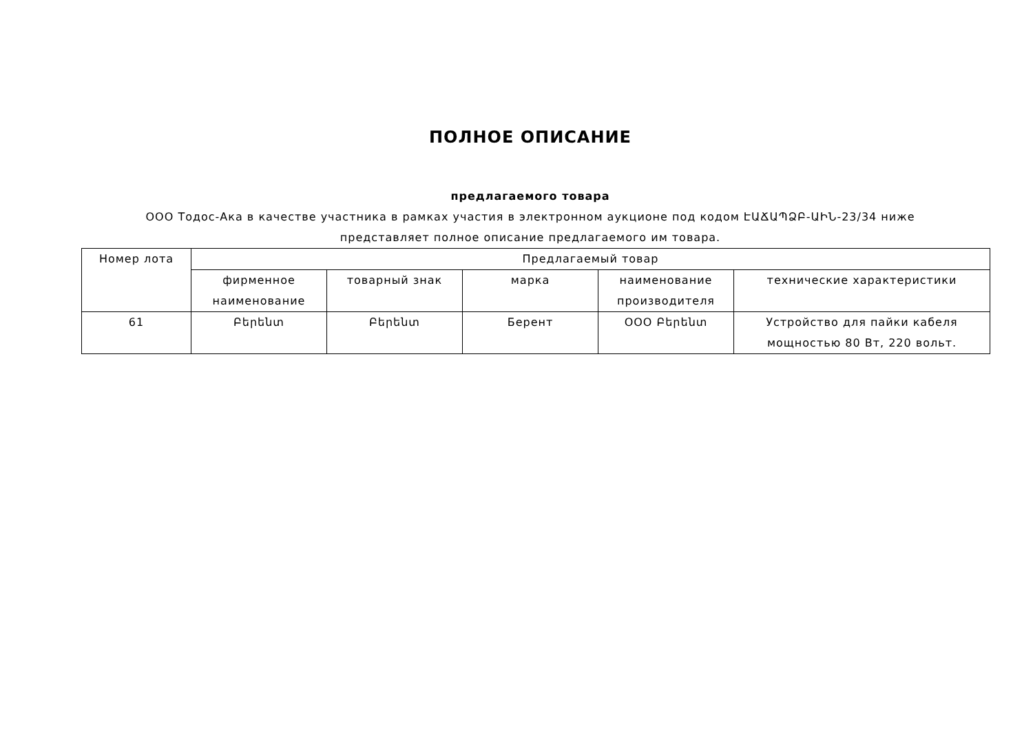ПОЛНОЕ ОПИСАНИЕ
предлагаемого товара
ООО Тодос-Ака в качестве участника в рамках участия в электронном аукционе под кодом ԷԱՃԱՊՁԲ-ԱԻՆ-23/34 ниже представляет полное описание предлагаемого им товара.
| Номер лота | Предлагаемый товар | | | | |
| --- | --- | --- | --- | --- | --- |
| | фирменное наименование | товарный знак | марка | наименование производителя | технические характеристики |
| 61 | Բերենտ | Բերենտ | Берент | ООО Բերենտ | Устройство для пайки кабеля мощностью 80 Вт, 220 вольт. |